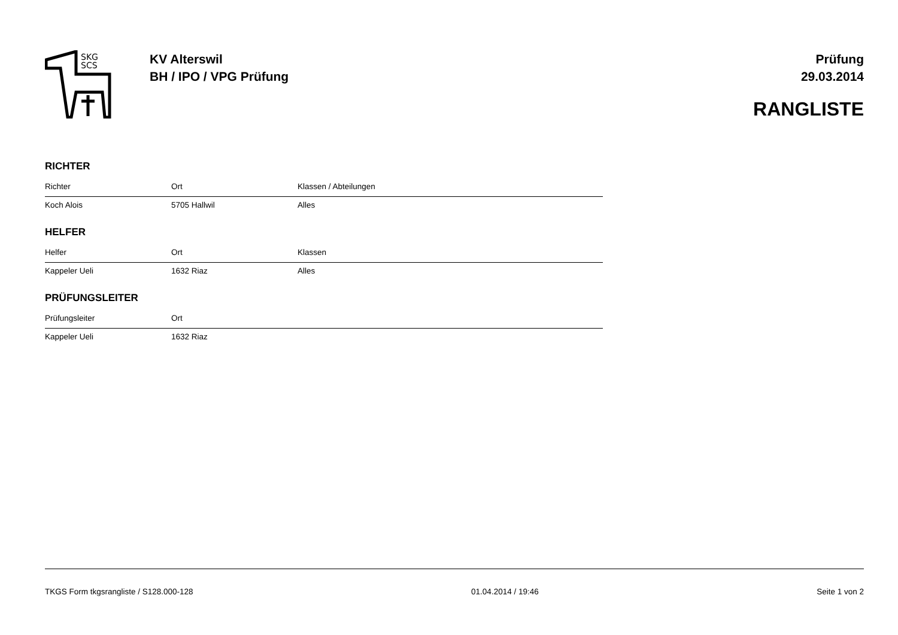SKG
SCS
KV Alterswil
BH / IPO / VPG Prüfung
Prüfung
29.03.2014
RANGLISTE
RICHTER
| Richter | Ort | Klassen / Abteilungen |
| --- | --- | --- |
| Koch Alois | 5705 Hallwil | Alles |
HELFER
| Helfer | Ort | Klassen |
| --- | --- | --- |
| Kappeler Ueli | 1632 Riaz | Alles |
PRÜFUNGSLEITER
| Prüfungsleiter | Ort | |
| --- | --- | --- |
| Kappeler Ueli | 1632 Riaz | |
TKGS Form tkgsrangliste / S128.000-128 01.04.2014 / 19:46 Seite 1 von 2